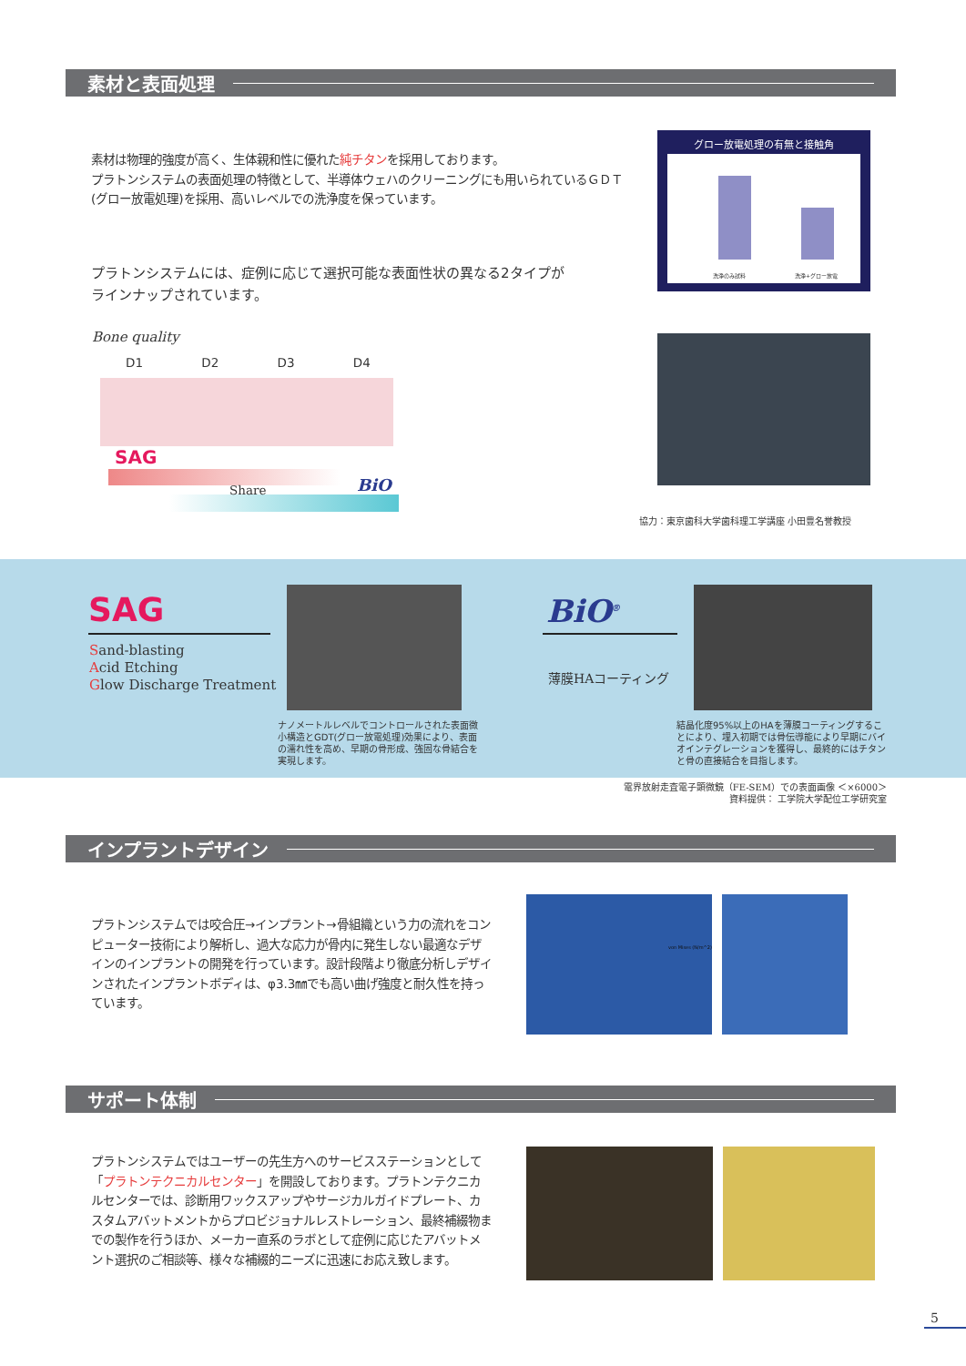素材と表面処理
素材は物理的強度が高く、生体親和性に優れた純チタンを採用しております。
プラトンシステムの表面処理の特徴として、半導体ウェハのクリーニングにも用いられているＧＤＴ(グロー放電処理)を採用、高いレベルでの洗浄度を保っています。
プラトンシステムには、症例に応じて選択可能な表面性状の異なる2タイプが
ラインナップされています。
グロー放電処理の有無と接触角
洗浄のみ試料 洗浄+グロー放電
Bone quality
D1 D2 D3 D4
SAG
Share BiO
協力：東京歯科大学歯科理工学講座 小田豊名誉教授
SAG
Sand-blasting
Acid Etching
Glow Discharge Treatment
ナノメートルレベルでコントロールされた表面微小構造とGDT(グロー放電処理)効果により、表面の濡れ性を高め、早期の骨形成、強固な骨結合を実現します。
BiO<sup>®</sup>
薄膜HAコーティング
結晶化度95%以上のHAを薄膜コーティングすることにより、埋入初期では骨伝導能により早期にバイオインテグレーションを獲得し、最終的にはチタンと骨の直接結合を目指します。
電界放射走査電子顕微鏡（FE-SEM）での表面画像 ＜×6000＞
資料提供： 工学院大学配位工学研究室
インプラントデザイン
プラトンシステムでは咬合圧→インプラント→骨組織という力の流れをコンピューター技術により解析し、過大な応力が骨内に発生しない最適なデザインのインプラントの開発を行っています。設計段階より徹底分析しデザインされたインプラントボディは、φ3.3㎜でも高い曲げ強度と耐久性を持っています。
von Mises (N/m^2)
サポート体制
プラトンシステムではユーザーの先生方へのサービスステーションとして「プラトンテクニカルセンター」を開設しております。プラトンテクニカルセンターでは、診断用ワックスアップやサージカルガイドプレート、カスタムアバットメントからプロビジョナルレストレーション、最終補綴物までの製作を行うほか、メーカー直系のラボとして症例に応じたアバットメント選択のご相談等、様々な補綴的ニーズに迅速にお応え致します。
5